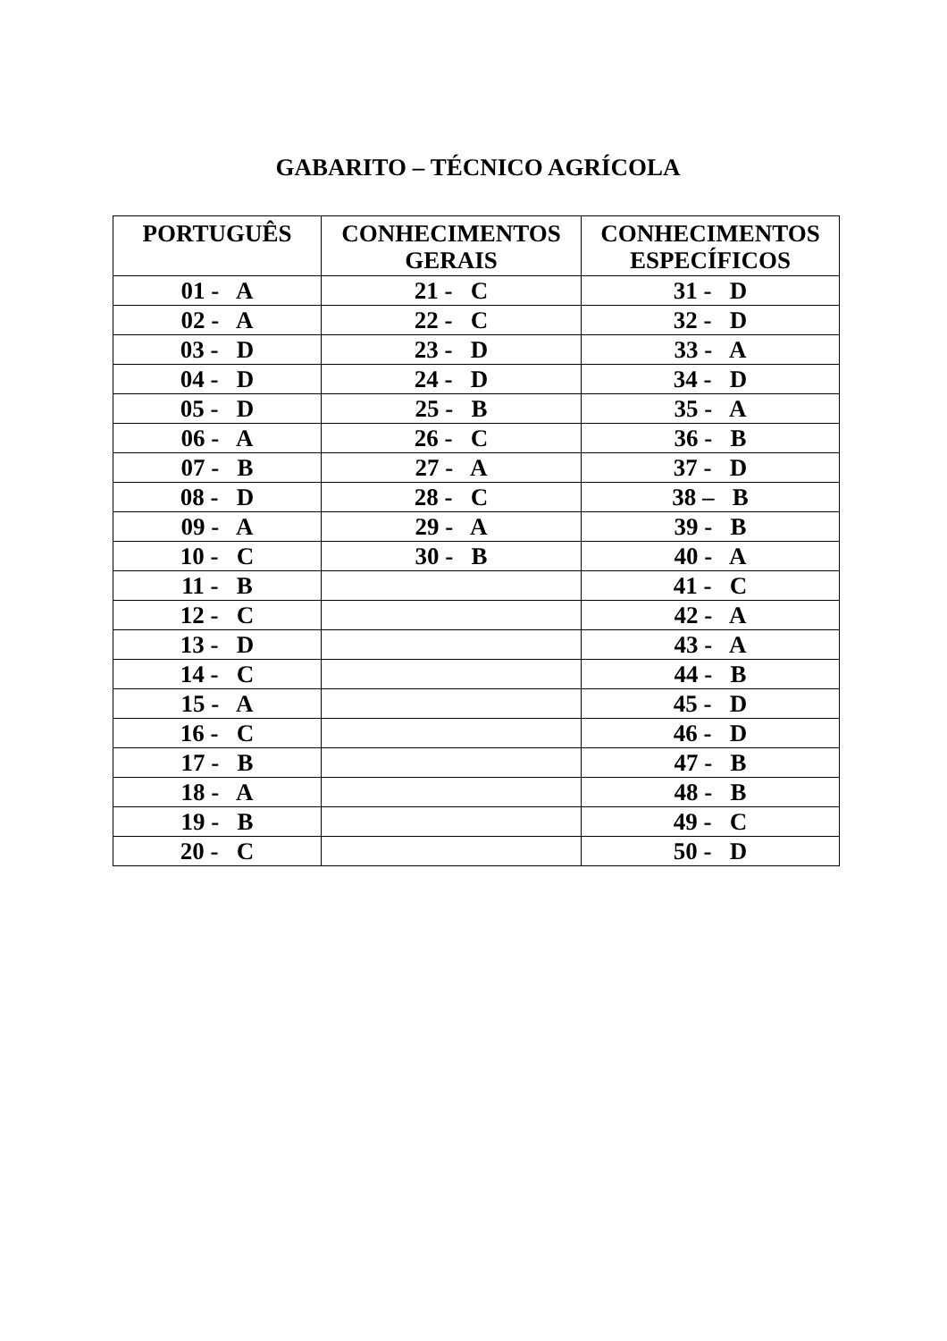GABARITO – TÉCNICO AGRÍCOLA
| PORTUGUÊS | CONHECIMENTOS GERAIS | CONHECIMENTOS ESPECÍFICOS |
| --- | --- | --- |
| 01 - A | 21 - C | 31 - D |
| 02 - A | 22 - C | 32 - D |
| 03 - D | 23 - D | 33 - A |
| 04 - D | 24 - D | 34 - D |
| 05 - D | 25 - B | 35 - A |
| 06 - A | 26 - C | 36 - B |
| 07 - B | 27 - A | 37 - D |
| 08 - D | 28 - C | 38 – B |
| 09 - A | 29 - A | 39 - B |
| 10 - C | 30 - B | 40 - A |
| 11 - B | | 41 - C |
| 12 - C | | 42 - A |
| 13 - D | | 43 - A |
| 14 - C | | 44 - B |
| 15 - A | | 45 - D |
| 16 - C | | 46 - D |
| 17 - B | | 47 - B |
| 18 - A | | 48 - B |
| 19 - B | | 49 - C |
| 20 - C | | 50 - D |